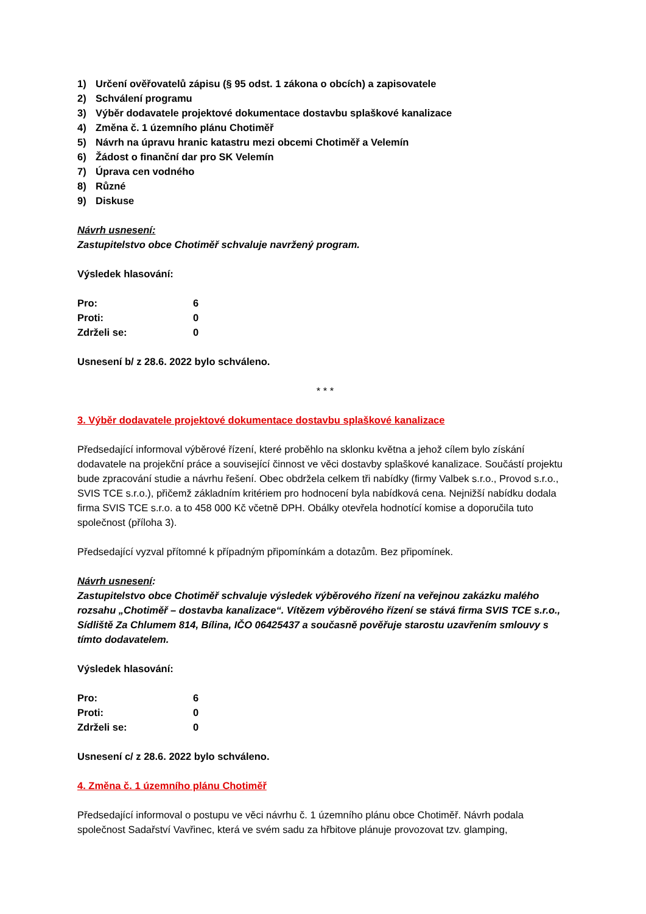1) Určení ověřovatelů zápisu (§ 95 odst. 1 zákona o obcích) a zapisovatele
2) Schválení programu
3) Výběr dodavatele projektové dokumentace dostavbu splaškové kanalizace
4) Změna č. 1 územního plánu Chotiměř
5) Návrh na úpravu hranic katastru mezi obcemi Chotiměř a Velemín
6) Žádost o finanční dar pro SK Velemín
7) Úprava cen vodného
8) Různé
9) Diskuse
Návrh usnesení:
Zastupitelstvo obce Chotiměř schvaluje navržený program.
Výsledek hlasování:
| Pro: | 6 |
| Proti: | 0 |
| Zdrželi se: | 0 |
Usnesení b/ z 28.6. 2022 bylo schváleno.
* * *
3. Výběr dodavatele projektové dokumentace dostavbu splaškové kanalizace
Předsedající informoval výběrové řízení, které proběhlo na sklonku května a jehož cílem bylo získání dodavatele na projekční práce a související činnost ve věci dostavby splaškové kanalizace. Součástí projektu bude zpracování studie a návrhu řešení. Obec obdržela celkem tři nabídky (firmy Valbek s.r.o., Provod s.r.o., SVIS TCE s.r.o.), přičemž základním kritériem pro hodnocení byla nabídková cena. Nejnižší nabídku dodala firma SVIS TCE s.r.o. a to 458 000 Kč včetně DPH. Obálky otevřela hodnotící komise a doporučila tuto společnost (příloha 3).
Předsedající vyzval přítomné k případným připomínkám a dotazům. Bez připomínek.
Návrh usnesení:
Zastupitelstvo obce Chotiměř schvaluje výsledek výběrového řízení na veřejnou zakázku malého rozsahu „Chotiměř – dostavba kanalizace“. Vítězem výběrového řízení se stává firma SVIS TCE s.r.o., Sídliště Za Chlumem 814, Bílina, IČO 06425437 a současně pověřuje starostu uzavřením smlouvy s tímto dodavatelem.
Výsledek hlasování:
| Pro: | 6 |
| Proti: | 0 |
| Zdrželi se: | 0 |
Usnesení c/ z 28.6. 2022 bylo schváleno.
4. Změna č. 1 územního plánu Chotiměř
Předsedající informoval o postupu ve věci návrhu č. 1 územního plánu obce Chotiměř. Návrh podala společnost Sadařství Vavřinec, která ve svém sadu za hřbitove plánuje provozovat tzv. glamping,